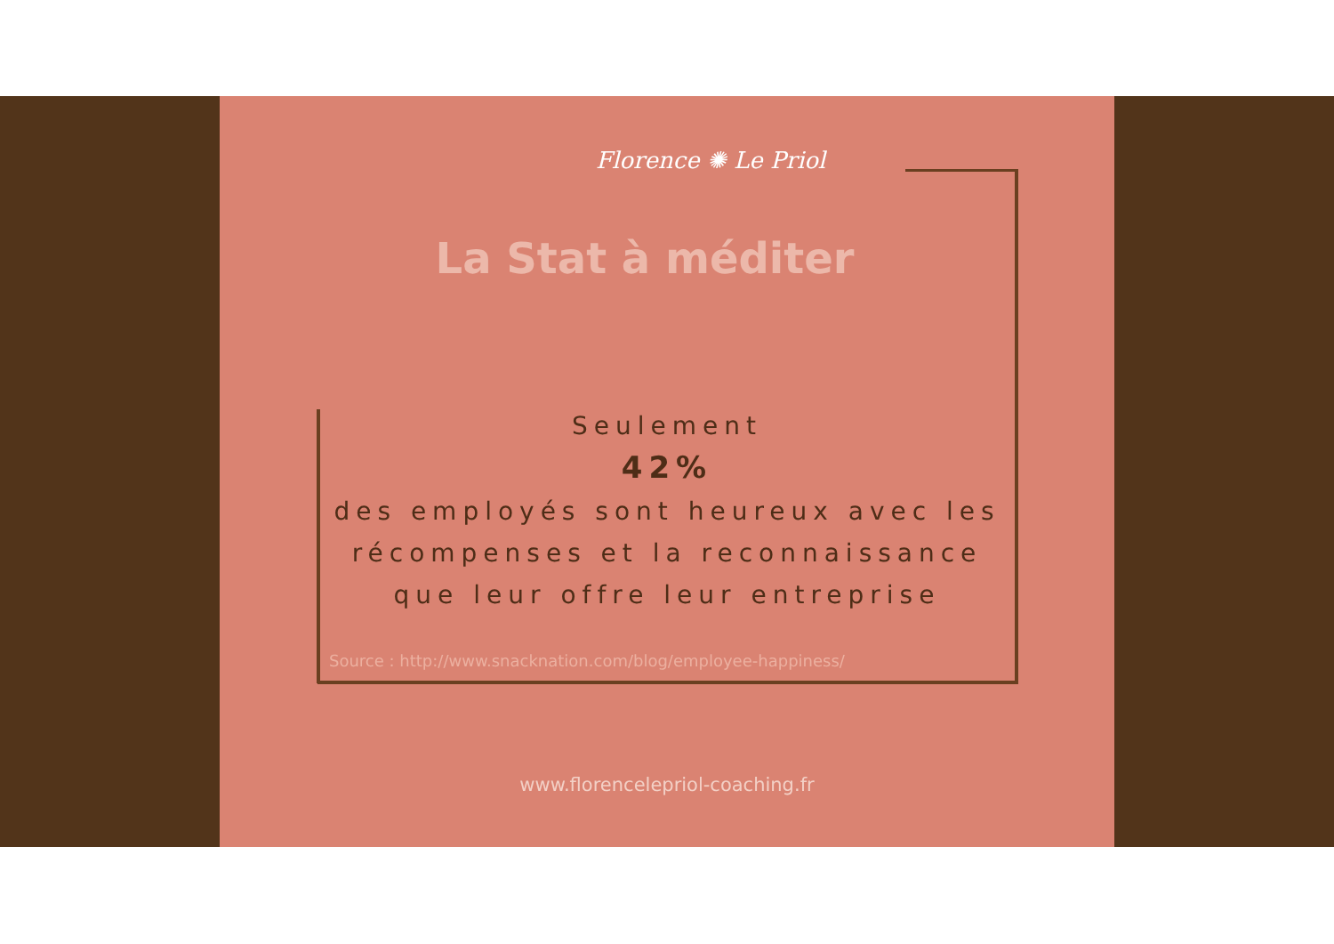Florence ✺ Le Priol
La Stat à méditer
Seulement
42%
des employés sont heureux avec les récompenses et la reconnaissance que leur offre leur entreprise
Source : http://www.snacknation.com/blog/employee-happiness/
www.florencelepriol-coaching.fr